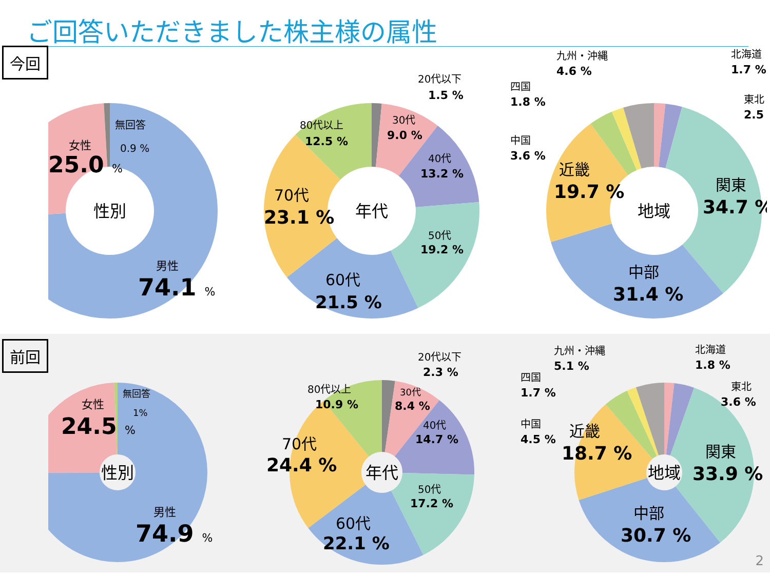ご回答いただきました株主様の属性
今回
性別
女性
25.0 %
無回答
0.9 %
男性
74.1 %
年代
20代以下
1.5 %
30代
9.0 %
40代
13.2 %
50代
19.2 %
60代
21.5 %
70代
23.1 %
80代以上
12.5 %
地域
九州・沖縄
4.6 %
北海道
1.7 %
四国
1.8 %
東北
2.5 %
中国
3.6 %
近畿
19.7 %
関東
34.7 %
中部
31.4 %
前回
性別
女性
24.5 %
無回答
1%
男性
74.9 %
年代
20代以下
2.3 %
30代
8.4 %
40代
14.7 %
50代
17.2 %
60代
22.1 %
70代
24.4 %
80代以上
10.9 %
地域
九州・沖縄
5.1 %
北海道
1.8 %
四国
1.7 %
東北
3.6 %
中国
4.5 %
近畿
18.7 %
関東
33.9 %
中部
30.7 %
2